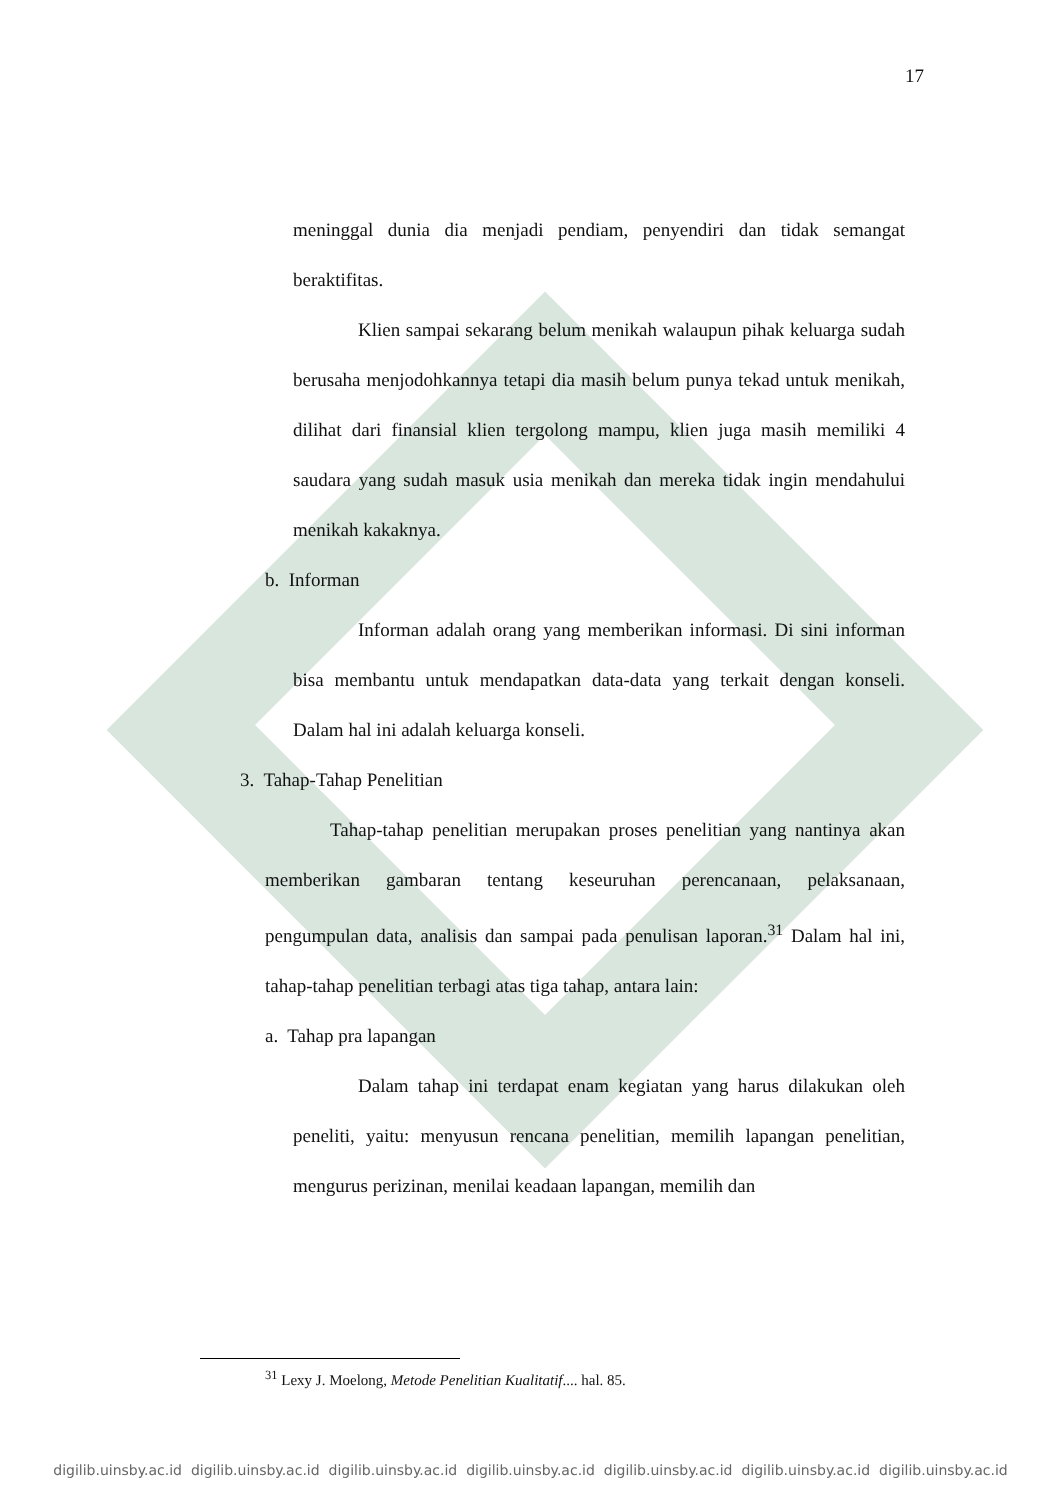17
meninggal dunia dia menjadi pendiam, penyendiri dan tidak semangat beraktifitas.
Klien sampai sekarang belum menikah walaupun pihak keluarga sudah berusaha menjodohkannya tetapi dia masih belum punya tekad untuk menikah, dilihat dari finansial klien tergolong mampu, klien juga masih memiliki 4 saudara yang sudah masuk usia menikah dan mereka tidak ingin mendahului menikah kakaknya.
b. Informan
Informan adalah orang yang memberikan informasi. Di sini informan bisa membantu untuk mendapatkan data-data yang terkait dengan konseli. Dalam hal ini adalah keluarga konseli.
3. Tahap-Tahap Penelitian
Tahap-tahap penelitian merupakan proses penelitian yang nantinya akan memberikan gambaran tentang keseuruhan perencanaan, pelaksanaan, pengumpulan data, analisis dan sampai pada penulisan laporan.<sup>31</sup> Dalam hal ini, tahap-tahap penelitian terbagi atas tiga tahap, antara lain:
a. Tahap pra lapangan
Dalam tahap ini terdapat enam kegiatan yang harus dilakukan oleh peneliti, yaitu: menyusun rencana penelitian, memilih lapangan penelitian, mengurus perizinan, menilai keadaan lapangan, memilih dan
<sup>31</sup> Lexy J. Moelong, Metode Penelitian Kualitatif.... hal. 85.
digilib.uinsby.ac.id digilib.uinsby.ac.id digilib.uinsby.ac.id digilib.uinsby.ac.id digilib.uinsby.ac.id digilib.uinsby.ac.id digilib.uinsby.ac.id